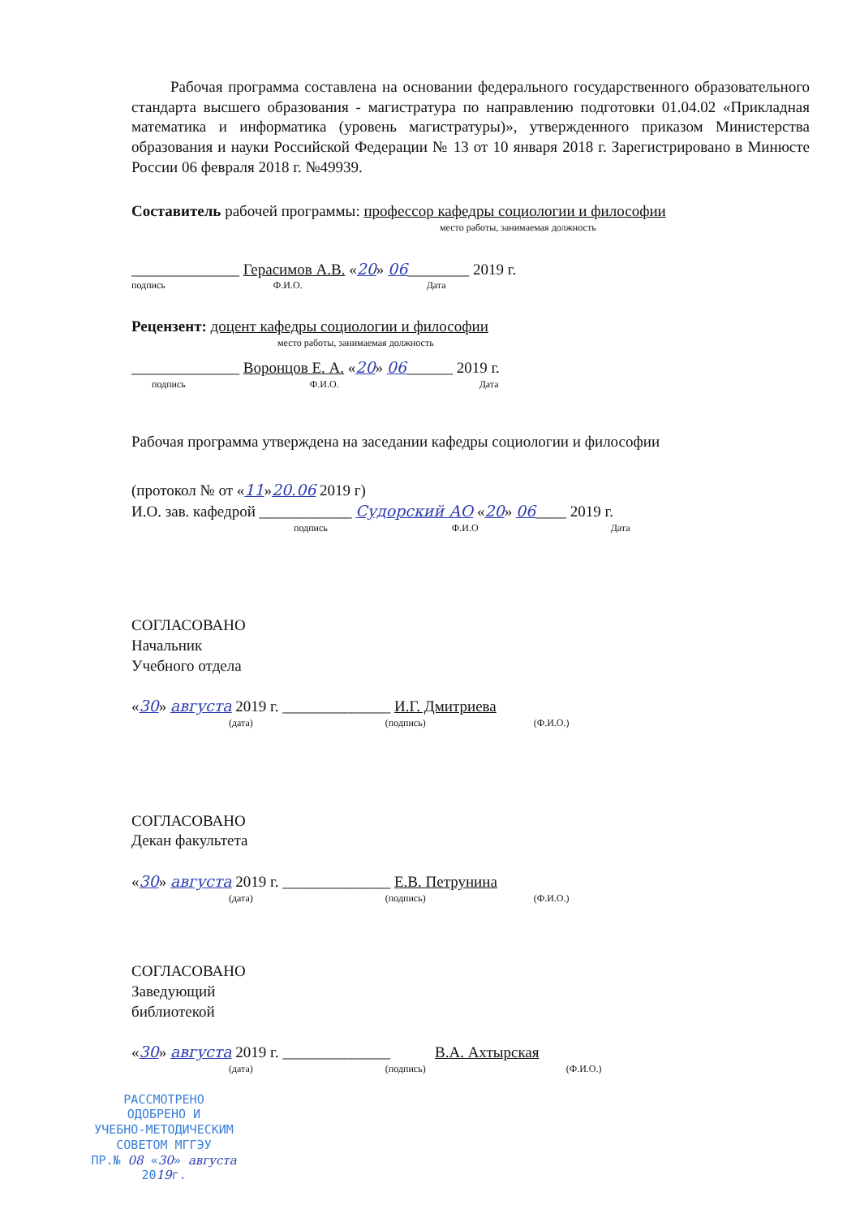Рабочая программа составлена на основании федерального государственного образовательного стандарта высшего образования - магистратура по направлению подготовки 01.04.02 «Прикладная математика и информатика (уровень магистратуры)», утвержденного приказом Министерства образования и науки Российской Федерации № 13 от 10 января 2018 г. Зарегистрировано в Минюсте России 06 февраля 2018 г. №49939.
Составитель рабочей программы: профессор кафедры социологии и философии
место работы, занимаемая должность
______________ Герасимов А.В. «20» 06________ 2019 г.
подпись Ф.И.О. Дата
Рецензент: доцент кафедры социологии и философии
место работы, занимаемая должность
______________ Воронцов Е. А. «20» 06______ 2019 г.
подпись Ф.И.О. Дата
Рабочая программа утверждена на заседании кафедры социологии и философии
(протокол № от «11»20.06 2019 г)
И.О. зав. кафедрой ____________ Судорский АО «20» 06____ 2019 г.
подпись Ф.И.О Дата
СОГЛАСОВАНО
Начальник
Учебного отдела
«30» августа 2019 г. ______________ И.Г. Дмитриева
(дата) (подпись) (Ф.И.О.)
СОГЛАСОВАНО
Декан факультета
«30» августа 2019 г. ______________ Е.В. Петрунина
(дата) (подпись) (Ф.И.О.)
СОГЛАСОВАНО
Заведующий
библиотекой
«30» августа 2019 г. ______________ В.А. Ахтырская
(дата) (подпись) (Ф.И.О.)
РАССМОТРЕНО
ОДОБРЕНО И
УЧЕБНО-МЕТОДИЧЕСКИМ
СОВЕТОМ МГГЭУ
ПР.№ 08 «30» августа 2019г.